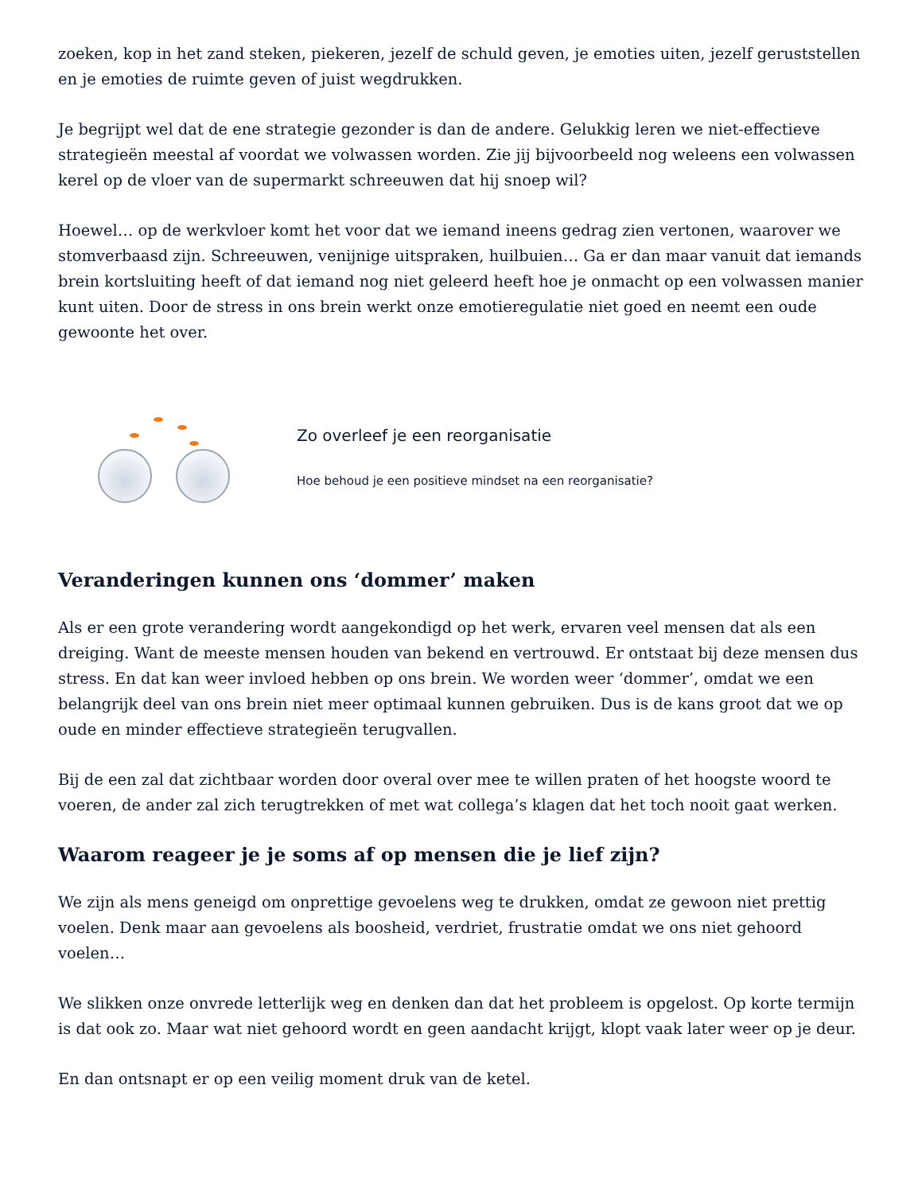zoeken, kop in het zand steken, piekeren, jezelf de schuld geven, je emoties uiten, jezelf geruststellen en je emoties de ruimte geven of juist wegdrukken.
Je begrijpt wel dat de ene strategie gezonder is dan de andere. Gelukkig leren we niet-effectieve strategieën meestal af voordat we volwassen worden. Zie jij bijvoorbeeld nog weleens een volwassen kerel op de vloer van de supermarkt schreeuwen dat hij snoep wil?
Hoewel… op de werkvloer komt het voor dat we iemand ineens gedrag zien vertonen, waarover we stomverbaasd zijn. Schreeuwen, venijnige uitspraken, huilbuien… Ga er dan maar vanuit dat iemands brein kortsluiting heeft of dat iemand nog niet geleerd heeft hoe je onmacht op een volwassen manier kunt uiten. Door de stress in ons brein werkt onze emotieregulatie niet goed en neemt een oude gewoonte het over.
Zo overleef je een reorganisatie
Hoe behoud je een positieve mindset na een reorganisatie?
Veranderingen kunnen ons ‘dommer’ maken
Als er een grote verandering wordt aangekondigd op het werk, ervaren veel mensen dat als een dreiging. Want de meeste mensen houden van bekend en vertrouwd. Er ontstaat bij deze mensen dus stress. En dat kan weer invloed hebben op ons brein. We worden weer ‘dommer’, omdat we een belangrijk deel van ons brein niet meer optimaal kunnen gebruiken. Dus is de kans groot dat we op oude en minder effectieve strategieën terugvallen.
Bij de een zal dat zichtbaar worden door overal over mee te willen praten of het hoogste woord te voeren, de ander zal zich terugtrekken of met wat collega’s klagen dat het toch nooit gaat werken.
Waarom reageer je je soms af op mensen die je lief zijn?
We zijn als mens geneigd om onprettige gevoelens weg te drukken, omdat ze gewoon niet prettig voelen. Denk maar aan gevoelens als boosheid, verdriet, frustratie omdat we ons niet gehoord voelen…
We slikken onze onvrede letterlijk weg en denken dan dat het probleem is opgelost. Op korte termijn is dat ook zo. Maar wat niet gehoord wordt en geen aandacht krijgt, klopt vaak later weer op je deur.
En dan ontsnapt er op een veilig moment druk van de ketel.